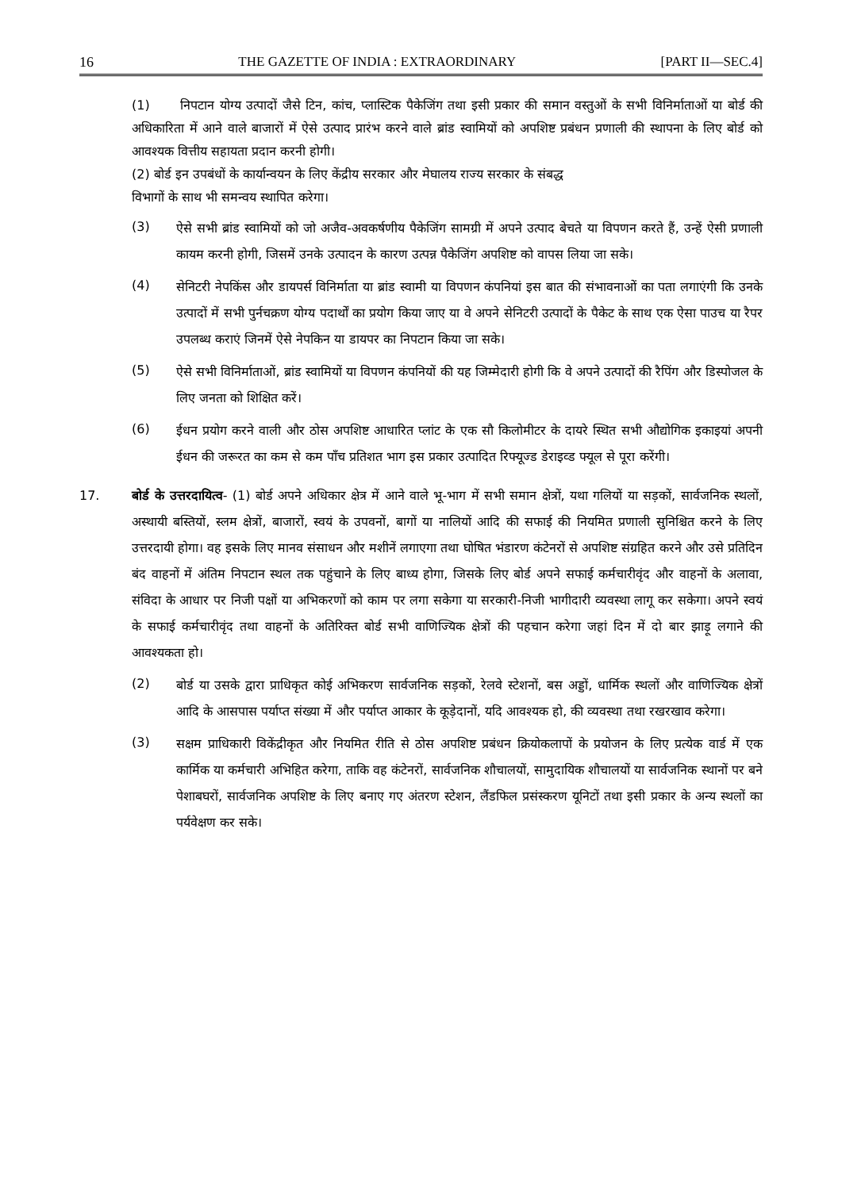16 THE GAZETTE OF INDIA : EXTRAORDINARY [PART II—SEC.4]
(1) निपटान योग्य उत्पादों जैसे टिन, कांच, प्लास्टिक पैकेजिंग तथा इसी प्रकार की समान वस्तुओं के सभी विनिर्माताओं या बोर्ड की अधिकारिता में आने वाले बाजारों में ऐसे उत्पाद प्रारंभ करने वाले ब्रांड स्वामियों को अपशिष्ट प्रबंधन प्रणाली की स्थापना के लिए बोर्ड को आवश्यक वित्तीय सहायता प्रदान करनी होगी।
(2) बोर्ड इन उपबंधों के कार्यान्वयन के लिए केंद्रीय सरकार और मेघालय राज्य सरकार के संबद्ध
विभागों के साथ भी समन्वय स्थापित करेगा।
(3)
ऐसे सभी ब्रांड स्वामियों को जो अजैव-अवकर्षणीय पैकेजिंग सामग्री में अपने उत्पाद बेचते या विपणन करते हैं, उन्हें ऐसी प्रणाली कायम करनी होगी, जिसमें उनके उत्पादन के कारण उत्पन्न पैकेजिंग अपशिष्ट को वापस लिया जा सके।
(4)
सेनिटरी नेपकिंस और डायपर्स विनिर्माता या ब्रांड स्वामी या विपणन कंपनियां इस बात की संभावनाओं का पता लगाएंगी कि उनके उत्पादों में सभी पुर्नचक्रण योग्य पदार्थों का प्रयोग किया जाए या वे अपने सेनिटरी उत्पादों के पैकेट के साथ एक ऐसा पाउच या रैपर उपलब्ध कराएं जिनमें ऐसे नेपकिन या डायपर का निपटान किया जा सके।
(5)
ऐसे सभी विनिर्माताओं, ब्रांड स्वामियों या विपणन कंपनियों की यह जिम्मेदारी होगी कि वे अपने उत्पादों की रैपिंग और डिस्पोजल के लिए जनता को शिक्षित करें।
(6)
ईधन प्रयोग करने वाली और ठोस अपशिष्ट आधारित प्लांट के एक सौ किलोमीटर के दायरे स्थित सभी औद्योगिक इकाइयां अपनी ईधन की जरूरत का कम से कम पाँच प्रतिशत भाग इस प्रकार उत्पादित रिफ्यूज्ड डेराइव्ड फ्यूल से पूरा करेंगी।
17. बोर्ड के उत्तरदायित्व- (1) बोर्ड अपने अधिकार क्षेत्र में आने वाले भू-भाग में सभी समान क्षेत्रों, यथा गलियों या सड़कों, सार्वजनिक स्थलों, अस्थायी बस्तियों, स्लम क्षेत्रों, बाजारों, स्वयं के उपवनों, बागों या नालियों आदि की सफाई की नियमित प्रणाली सुनिश्चित करने के लिए उत्तरदायी होगा। वह इसके लिए मानव संसाधन और मशीनें लगाएगा तथा घोषित भंडारण कंटेनरों से अपशिष्ट संग्रहित करने और उसे प्रतिदिन बंद वाहनों में अंतिम निपटान स्थल तक पहुंचाने के लिए बाध्य होगा, जिसके लिए बोर्ड अपने सफाई कर्मचारीवृंद और वाहनों के अलावा, संविदा के आधार पर निजी पक्षों या अभिकरणों को काम पर लगा सकेगा या सरकारी-निजी भागीदारी व्यवस्था लागू कर सकेगा। अपने स्वयं के सफाई कर्मचारीवृंद तथा वाहनों के अतिरिक्त बोर्ड सभी वाणिज्यिक क्षेत्रों की पहचान करेगा जहां दिन में दो बार झाड़ू लगाने की आवश्यकता हो।
(2)
बोर्ड या उसके द्वारा प्राधिकृत कोई अभिकरण सार्वजनिक सड़कों, रेलवे स्टेशनों, बस अड्डों, धार्मिक स्थलों और वाणिज्यिक क्षेत्रों आदि के आसपास पर्याप्त संख्या में और पर्याप्त आकार के कूड़ेदानों, यदि आवश्यक हो, की व्यवस्था तथा रखरखाव करेगा।
(3)
सक्षम प्राधिकारी विकेंद्रीकृत और नियमित रीति से ठोस अपशिष्ट प्रबंधन क्रियोकलापों के प्रयोजन के लिए प्रत्येक वार्ड में एक कार्मिक या कर्मचारी अभिहित करेगा, ताकि वह कंटेनरों, सार्वजनिक शौचालयों, सामुदायिक शौचालयों या सार्वजनिक स्थानों पर बने पेशाबघरों, सार्वजनिक अपशिष्ट के लिए बनाए गए अंतरण स्टेशन, लैंडफिल प्रसंस्करण यूनिटों तथा इसी प्रकार के अन्य स्थलों का पर्यवेक्षण कर सके।